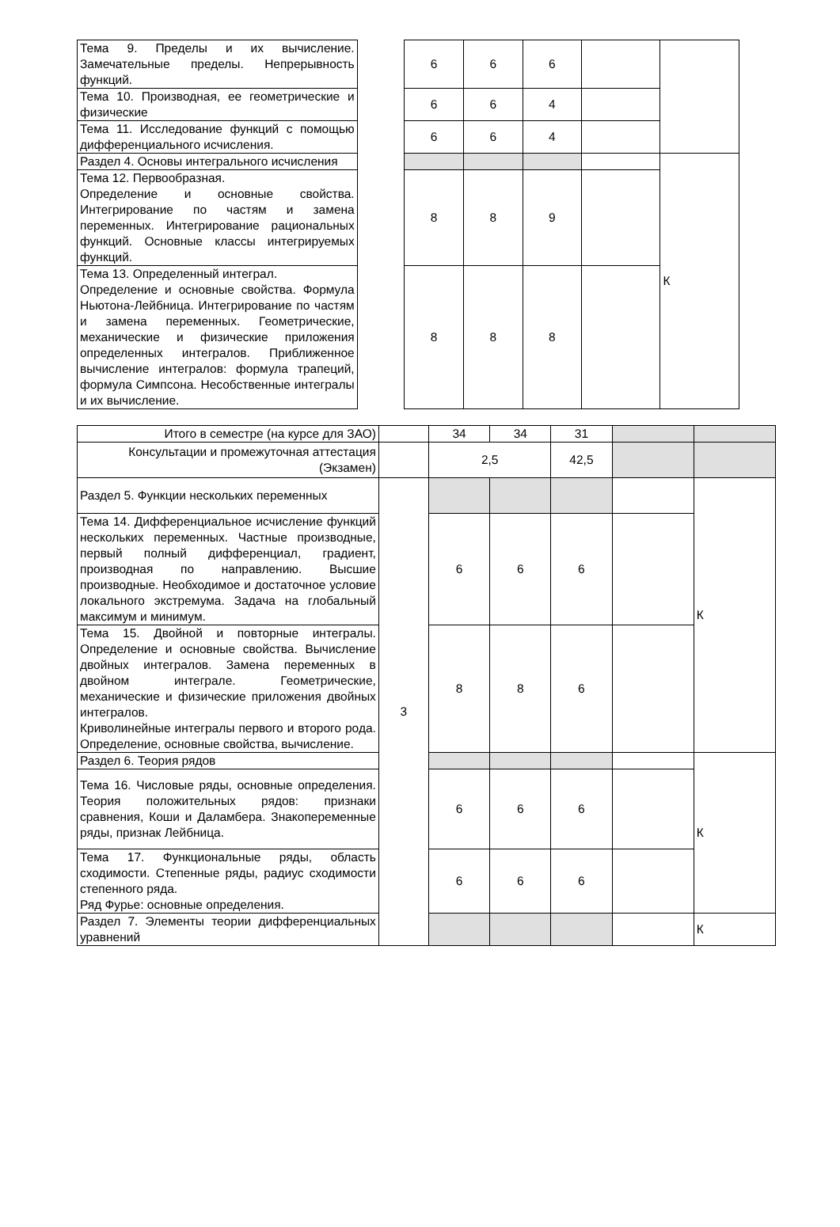| Тема 9. Пределы и их вычисление. Замечательные пределы. Непрерывность функций. | | 6 | 6 | 6 | | |
| Тема 10. Производная, ее геометрические и физические | | 6 | 6 | 4 | | |
| Тема 11. Исследование функций с помощью дифференциального исчисления. | | 6 | 6 | 4 | | |
| Раздел 4. Основы интегрального исчисления | | | | | | К |
| Тема 12. Первообразная. Определение и основные свойства. Интегрирование по частям и замена переменных. Интегрирование рациональных функций. Основные классы интегрируемых функций. | | 8 | 8 | 9 | | |
| Тема 13. Определенный интеграл. Определение и основные свойства. Формула Ньютона-Лейбница. Интегрирование по частям и замена переменных. Геометрические, механические и физические приложения определенных интегралов. Приближенное вычисление интегралов: формула трапеций, формула Симпсона. Несобственные интегралы и их вычисление. | | 8 | 8 | 8 | | |
| Итого в семестре (на курсе для ЗАО) | | 34 | 34 | 31 | | |
| Консультации и промежуточная аттестация (Экзамен) | | 2,5 | | 42,5 | | |
| Раздел 5. Функции нескольких переменных | 3 | | | | | К |
| Тема 14. Дифференциальное исчисление функций нескольких переменных. Частные производные, первый полный дифференциал, градиент, производная по направлению. Высшие производные. Необходимое и достаточное условие локального экстремума. Задача на глобальный максимум и минимум. | | 6 | 6 | 6 | | |
| Тема 15. Двойной и повторные интегралы. Определение и основные свойства. Вычисление двойных интегралов. Замена переменных в двойном интеграле. Геометрические, механические и физические приложения двойных интегралов. Криволинейные интегралы первого и второго рода. Определение, основные свойства, вычисление. | | 8 | 8 | 6 | | |
| Раздел 6. Теория рядов | | | | | | К |
| Тема 16. Числовые ряды, основные определения. Теория положительных рядов: признаки сравнения, Коши и Даламбера. Знакопеременные ряды, признак Лейбница. | | 6 | 6 | 6 | | |
| Тема 17. Функциональные ряды, область сходимости. Степенные ряды, радиус сходимости степенного ряда. Ряд Фурье: основные определения. | | 6 | 6 | 6 | | |
| Раздел 7. Элементы теории дифференциальных уравнений | | | | | | К |